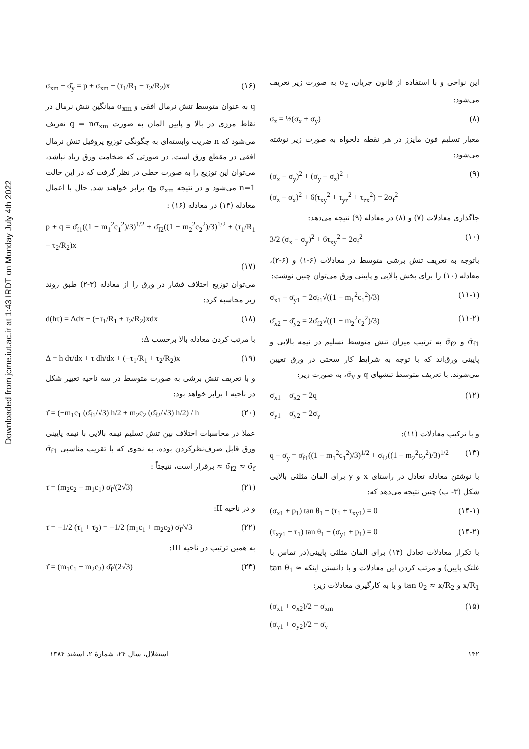Downloaded from jcme.iut.ac.ir at 1:43 IRDT on Monday July 4th 2022
این نواحی و با استفاده از قانون جریان، σ<sub>z</sub> به صورت زیر تعریف می‌شود:
σ<sub>z</sub> = ½(σ<sub>x</sub> + σ<sub>y</sub>) (۸)
معیار تسلیم فون مایزز در هر نقطه دلخواه به صورت زیر نوشته می‌شود:
(σ<sub>x</sub> − σ<sub>y</sub>)<sup>2</sup> + (σ<sub>y</sub> − σ<sub>z</sub>)<sup>2</sup> +
(σ<sub>z</sub> − σ<sub>x</sub>)<sup>2</sup> + 6(τ<sub>xy</sub><sup>2</sup> + τ<sub>yz</sub><sup>2</sup> + τ<sub>zx</sub><sup>2</sup>) = 2σ<sub>f</sub><sup>2</sup> (۹)
جاگذاری معادلات (۷) و (۸) در معادله (۹) نتیجه می‌دهد:
3/2 (σ<sub>x</sub> − σ<sub>y</sub>)<sup>2</sup> + 6τ<sub>xy</sub><sup>2</sup> = 2σ<sub>f</sub><sup>2</sup> (۱۰)
باتوجه به تعریف تنش برشی متوسط در معادلات (۶-۱) و (۶-۲)، معادله (۱۰) را برای بخش بالایی و پایینی ورق می‌توان چنین نوشت:
σ̄<sub>x1</sub> − σ̄<sub>y1</sub> = 2σ̄<sub>f1</sub>√((1 − m<sub>1</sub><sup>2</sup>c<sub>1</sub><sup>2</sup>)/3) (۱۱-۱)
σ̄<sub>x2</sub> − σ̄<sub>y2</sub> = 2σ̄<sub>f2</sub>√((1 − m<sub>2</sub><sup>2</sup>c<sub>2</sub><sup>2</sup>)/3) (۱۱-۲)
σ̄<sub>f1</sub> و σ̄<sub>f2</sub> به ترتیب میزان تنش متوسط تسلیم در نیمه بالایی و پایینی ورق‌اند که با توجه به شرایط کار سختی در ورق تعیین می‌شوند. با تعریف متوسط تنشهای q و σ̄<sub>y</sub>، به صورت زیر:
σ̄<sub>x1</sub> + σ̄<sub>x2</sub> = 2q
σ̄<sub>y1</sub> + σ̄<sub>y2</sub> = 2σ̄<sub>y</sub> (۱۲)
و با ترکیب معادلات (۱۱):
q − σ̄<sub>y</sub> = σ̄<sub>f1</sub>((1 − m<sub>1</sub><sup>2</sup>c<sub>1</sub><sup>2</sup>)/3)<sup>1/2</sup> + σ̄<sub>f2</sub>((1 − m<sub>2</sub><sup>2</sup>c<sub>2</sub><sup>2</sup>)/3)<sup>1/2</sup> (۱۳)
با نوشتن معادله تعادل در راستای x و y برای المان مثلثی بالایی شکل (۳- ب) چنین نتیجه می‌دهد که:
(σ<sub>x1</sub> + p<sub>1</sub>) tan θ<sub>1</sub> − (τ<sub>1</sub> + τ<sub>xy1</sub>) = 0 (۱۴-۱)
(τ<sub>xy1</sub> − τ<sub>1</sub>) tan θ<sub>1</sub> − (σ<sub>y1</sub> + p<sub>1</sub>) = 0 (۱۴-۲)
با تکرار معادلات تعادل (۱۴) برای المان مثلثی پایینی(در تماس با غلتک پایین) و مرتب کردن این معادلات و با دانستن اینکه tan θ<sub>1</sub> ≈ x/R<sub>1</sub> و tan θ<sub>2</sub> ≈ x/R<sub>2</sub> و با به کارگیری معادلات زیر:
(σ<sub>x1</sub> + σ<sub>x2</sub>)/2 = σ<sub>xm</sub>
(σ<sub>y1</sub> + σ<sub>y2</sub>)/2 = σ̄<sub>y</sub> (۱۵)
σ<sub>xm</sub> − σ̄<sub>y</sub> = p + σ<sub>xm</sub> − (τ<sub>1</sub>/R<sub>1</sub> − τ<sub>2</sub>/R<sub>2</sub>)x (۱۶)
q به عنوان متوسط تنش نرمال افقی و σ<sub>xm</sub> میانگین تنش نرمال در نقاط مرزی در بالا و پایین المان به صورت q = nσ<sub>xm</sub> تعریف می‌شود که n ضریب وابسته‌ای به چگونگی توزیع پروفیل تنش نرمال افقی در مقطع ورق است. در صورتی که ضخامت ورق زیاد نباشد، می‌توان این توزیع را به صورت خطی در نظر گرفت که در این حالت n=1 می‌شود و در نتیجه σ<sub>xm</sub> وq برابر خواهند شد. حال با اعمال معادله (۱۳) در معادله (۱۶) :
p + q = σ̄<sub>f1</sub>((1 − m<sub>1</sub><sup>2</sup>c<sub>1</sub><sup>2</sup>)/3)<sup>1/2</sup> + σ̄<sub>f2</sub>((1 − m<sub>2</sub><sup>2</sup>c<sub>2</sub><sup>2</sup>)/3)<sup>1/2</sup> + (τ<sub>1</sub>/R<sub>1</sub> − τ<sub>2</sub>/R<sub>2</sub>)x
(۱۷)
می‌توان توزیع اختلاف فشار در ورق را از معادله (۳-۲) طبق روند زیر محاسبه کرد:
d(hτ) = Δdx − (−τ<sub>1</sub>/R<sub>1</sub> + τ<sub>2</sub>/R<sub>2</sub>)xdx (۱۸)
با مرتب کردن معادله بالا برحسب Δ:
Δ = h dτ/dx + τ dh/dx + (−τ<sub>1</sub>/R<sub>1</sub> + τ<sub>2</sub>/R<sub>2</sub>)x (۱۹)
و با تعریف تنش برشی به صورت متوسط در سه ناحیه تغییر شکل در ناحیه I برابر خواهد بود:
τ̄ = (−m<sub>1</sub>c<sub>1</sub> (σ̄<sub>f1</sub>/√3) h/2 + m<sub>2</sub>c<sub>2</sub> (σ̄<sub>f2</sub>/√3) h/2) / h (۲۰)
عملا در محاسبات اختلاف بین تنش تسلیم نیمه بالایی با نیمه پایینی ورق قابل صرف‌نظرکردن بوده، به نحوی که با تقریب مناسبی σ̄<sub>f1</sub> ≈ σ̄<sub>f2</sub> ≈ σ̄<sub>f</sub> برقرار است، نتیجتاً :
τ̄ = (m<sub>2</sub>c<sub>2</sub> − m<sub>1</sub>c<sub>1</sub>) σ̄<sub>f</sub>/(2√3) (۲۱)
و در ناحیه II:
τ̄ = −1/2 (τ̄<sub>1</sub> + τ̄<sub>2</sub>) = −1/2 (m<sub>1</sub>c<sub>1</sub> + m<sub>2</sub>c<sub>2</sub>) σ̄<sub>f</sub>/√3 (۲۲)
به همین ترتیب در ناحیه III:
τ̄ = (m<sub>1</sub>c<sub>1</sub> − m<sub>2</sub>c<sub>2</sub>) σ̄<sub>f</sub>/(2√3) (۲۳)
۱۴۲ استقلال، سال ۲۴، شمارهٔ ۲، اسفند ۱۳۸۴